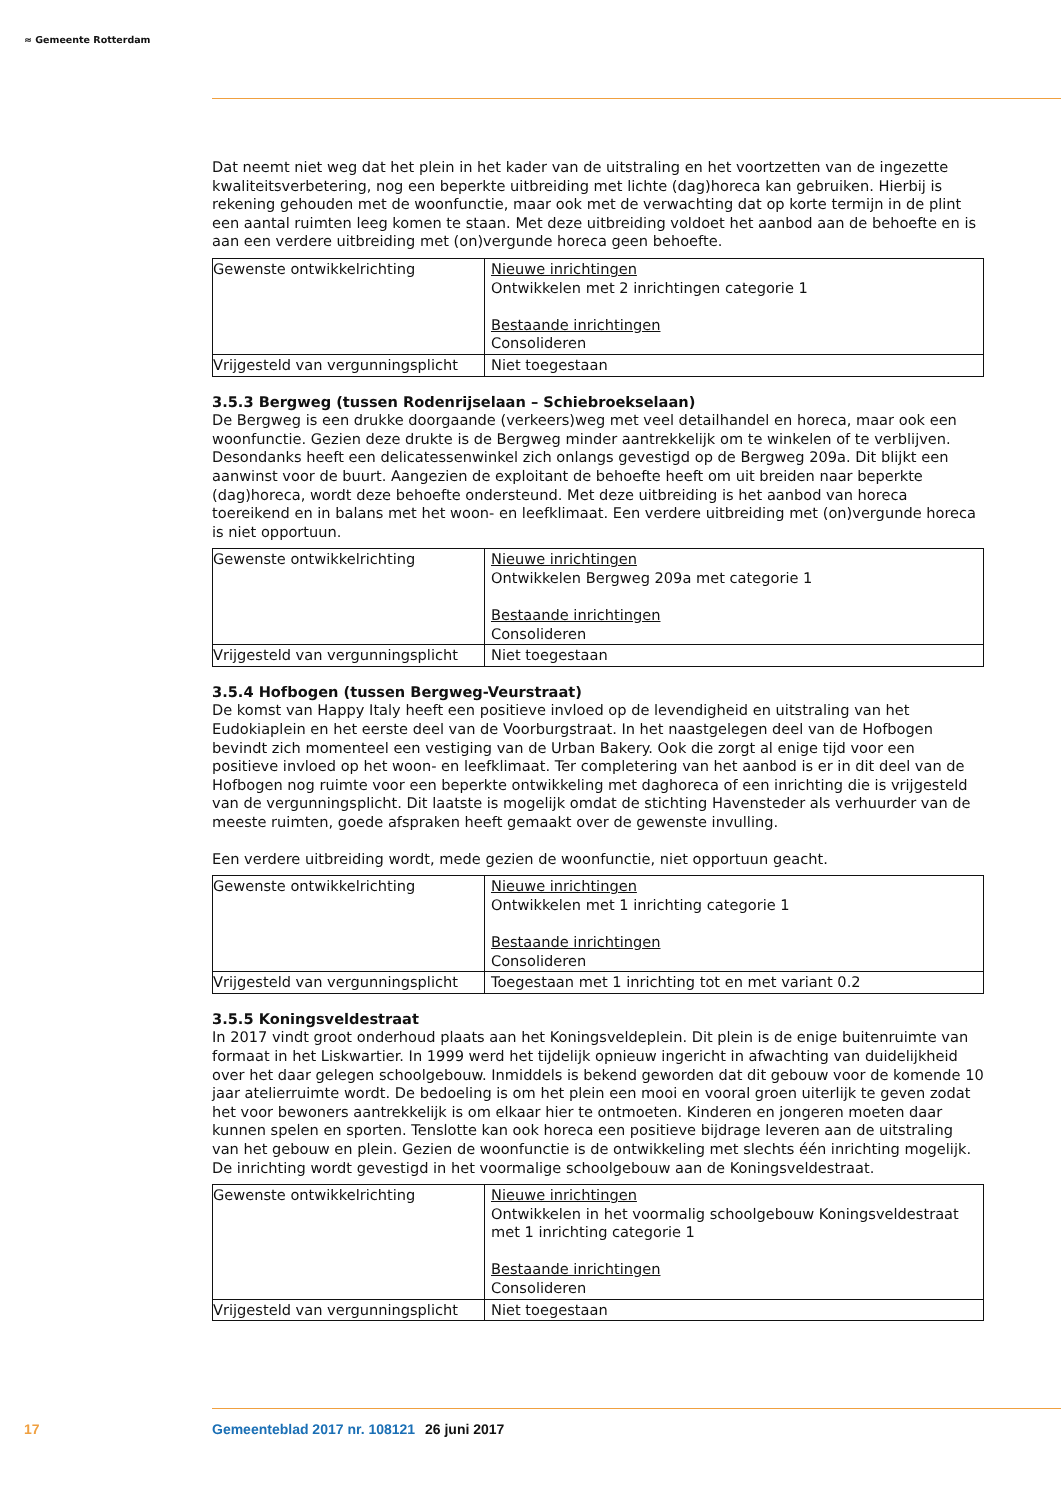≈ Gemeente Rotterdam
Dat neemt niet weg dat het plein in het kader van de uitstraling en het voortzetten van de ingezette kwaliteitsverbetering, nog een beperkte uitbreiding met lichte (dag)horeca kan gebruiken. Hierbij is rekening gehouden met de woonfunctie, maar ook met de verwachting dat op korte termijn in de plint een aantal ruimten leeg komen te staan. Met deze uitbreiding voldoet het aanbod aan de behoefte en is aan een verdere uitbreiding met (on)vergunde horeca geen behoefte.
| Gewenste ontwikkelrichting | Nieuwe inrichtingen Ontwikkelen met 2 inrichtingen categorie 1 Bestaande inrichtingen Consolideren |
| Vrijgesteld van vergunningsplicht | Niet toegestaan |
3.5.3 Bergweg (tussen Rodenrijselaan – Schiebroekselaan)
De Bergweg is een drukke doorgaande (verkeers)weg met veel detailhandel en horeca, maar ook een woonfunctie. Gezien deze drukte is de Bergweg minder aantrekkelijk om te winkelen of te verblijven. Desondanks heeft een delicatessenwinkel zich onlangs gevestigd op de Bergweg 209a. Dit blijkt een aanwinst voor de buurt. Aangezien de exploitant de behoefte heeft om uit breiden naar beperkte (dag)horeca, wordt deze behoefte ondersteund. Met deze uitbreiding is het aanbod van horeca toereikend en in balans met het woon- en leefklimaat. Een verdere uitbreiding met (on)vergunde horeca is niet opportuun.
| Gewenste ontwikkelrichting | Nieuwe inrichtingen Ontwikkelen Bergweg 209a met categorie 1 Bestaande inrichtingen Consolideren |
| Vrijgesteld van vergunningsplicht | Niet toegestaan |
3.5.4 Hofbogen (tussen Bergweg-Veurstraat)
De komst van Happy Italy heeft een positieve invloed op de levendigheid en uitstraling van het Eudokiaplein en het eerste deel van de Voorburgstraat. In het naastgelegen deel van de Hofbogen bevindt zich momenteel een vestiging van de Urban Bakery. Ook die zorgt al enige tijd voor een positieve invloed op het woon- en leefklimaat. Ter completering van het aanbod is er in dit deel van de Hofbogen nog ruimte voor een beperkte ontwikkeling met daghoreca of een inrichting die is vrijgesteld van de vergunningsplicht. Dit laatste is mogelijk omdat de stichting Havensteder als verhuurder van de meeste ruimten, goede afspraken heeft gemaakt over de gewenste invulling.
Een verdere uitbreiding wordt, mede gezien de woonfunctie, niet opportuun geacht.
| Gewenste ontwikkelrichting | Nieuwe inrichtingen Ontwikkelen met 1 inrichting categorie 1 Bestaande inrichtingen Consolideren |
| Vrijgesteld van vergunningsplicht | Toegestaan met 1 inrichting tot en met variant 0.2 |
3.5.5 Koningsveldestraat
In 2017 vindt groot onderhoud plaats aan het Koningsveldeplein. Dit plein is de enige buitenruimte van formaat in het Liskwartier. In 1999 werd het tijdelijk opnieuw ingericht in afwachting van duidelijkheid over het daar gelegen schoolgebouw. Inmiddels is bekend geworden dat dit gebouw voor de komende 10 jaar atelierruimte wordt. De bedoeling is om het plein een mooi en vooral groen uiterlijk te geven zodat het voor bewoners aantrekkelijk is om elkaar hier te ontmoeten. Kinderen en jongeren moeten daar kunnen spelen en sporten. Tenslotte kan ook horeca een positieve bijdrage leveren aan de uitstraling van het gebouw en plein. Gezien de woonfunctie is de ontwikkeling met slechts één inrichting mogelijk. De inrichting wordt gevestigd in het voormalige schoolgebouw aan de Koningsveldestraat.
| Gewenste ontwikkelrichting | Nieuwe inrichtingen Ontwikkelen in het voormalig schoolgebouw Koningsveldestraat met 1 inrichting categorie 1 Bestaande inrichtingen Consolideren |
| Vrijgesteld van vergunningsplicht | Niet toegestaan |
17 Gemeenteblad 2017 nr. 108121 26 juni 2017